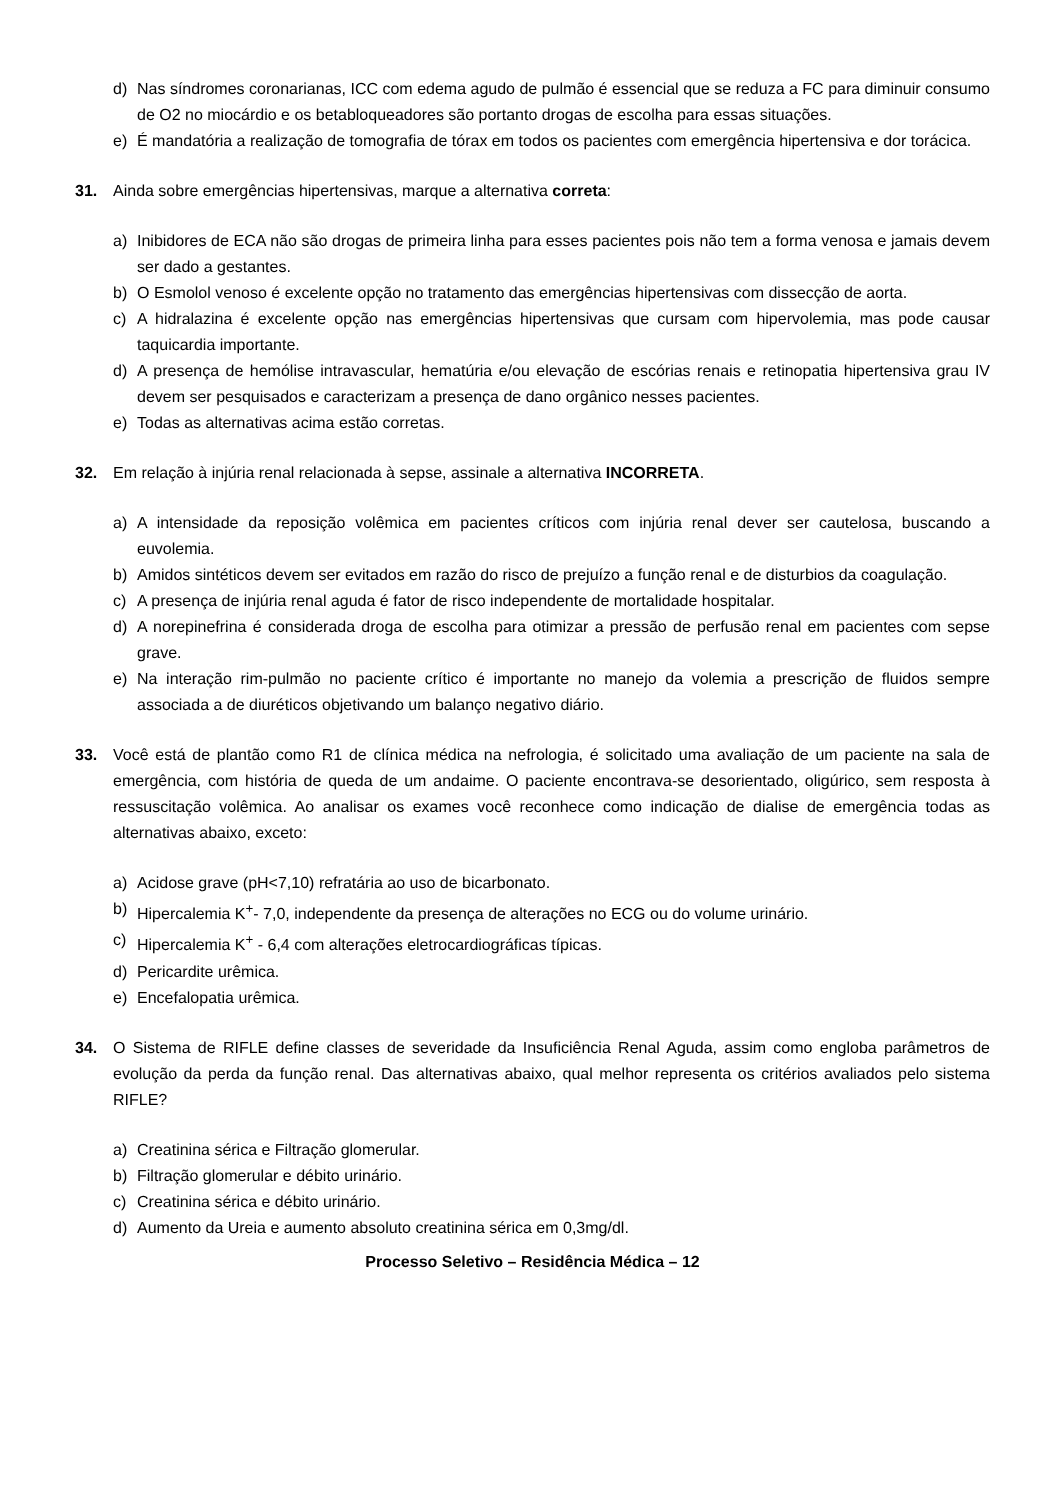d) Nas síndromes coronarianas, ICC com edema agudo de pulmão é essencial que se reduza a FC para diminuir consumo de O2 no miocárdio e os betabloqueadores são portanto drogas de escolha para essas situações.
e) É mandatória a realização de tomografia de tórax em todos os pacientes com emergência hipertensiva e dor torácica.
31. Ainda sobre emergências hipertensivas, marque a alternativa correta:
a) Inibidores de ECA não são drogas de primeira linha para esses pacientes pois não tem a forma venosa e jamais devem ser dado a gestantes.
b) O Esmolol venoso é excelente opção no tratamento das emergências hipertensivas com dissecção de aorta.
c) A hidralazina é excelente opção nas emergências hipertensivas que cursam com hipervolemia, mas pode causar taquicardia importante.
d) A presença de hemólise intravascular, hematúria e/ou elevação de escórias renais e retinopatia hipertensiva grau IV devem ser pesquisados e caracterizam a presença de dano orgânico nesses pacientes.
e) Todas as alternativas acima estão corretas.
32. Em relação à injúria renal relacionada à sepse, assinale a alternativa INCORRETA.
a) A intensidade da reposição volêmica em pacientes críticos com injúria renal dever ser cautelosa, buscando a euvolemia.
b) Amidos sintéticos devem ser evitados em razão do risco de prejuízo a função renal e de disturbios da coagulação.
c) A presença de injúria renal aguda é fator de risco independente de mortalidade hospitalar.
d) A norepinefrina é considerada droga de escolha para otimizar a pressão de perfusão renal em pacientes com sepse grave.
e) Na interação rim-pulmão no paciente crítico é importante no manejo da volemia a prescrição de fluidos sempre associada a de diuréticos objetivando um balanço negativo diário.
33. Você está de plantão como R1 de clínica médica na nefrologia, é solicitado uma avaliação de um paciente na sala de emergência, com história de queda de um andaime. O paciente encontrava-se desorientado, oligúrico, sem resposta à ressuscitação volêmica. Ao analisar os exames você reconhece como indicação de dialise de emergência todas as alternativas abaixo, exceto:
a) Acidose grave (pH<7,10) refratária ao uso de bicarbonato.
b) Hipercalemia K<sup>+</sup>- 7,0, independente da presença de alterações no ECG ou do volume urinário.
c) Hipercalemia K<sup>+</sup> - 6,4 com alterações eletrocardiográficas típicas.
d) Pericardite urêmica.
e) Encefalopatia urêmica.
34. O Sistema de RIFLE define classes de severidade da Insuficiência Renal Aguda, assim como engloba parâmetros de evolução da perda da função renal. Das alternativas abaixo, qual melhor representa os critérios avaliados pelo sistema RIFLE?
a) Creatinina sérica e Filtração glomerular.
b) Filtração glomerular e débito urinário.
c) Creatinina sérica e débito urinário.
d) Aumento da Ureia e aumento absoluto creatinina sérica em 0,3mg/dl.
Processo Seletivo – Residência Médica – 12